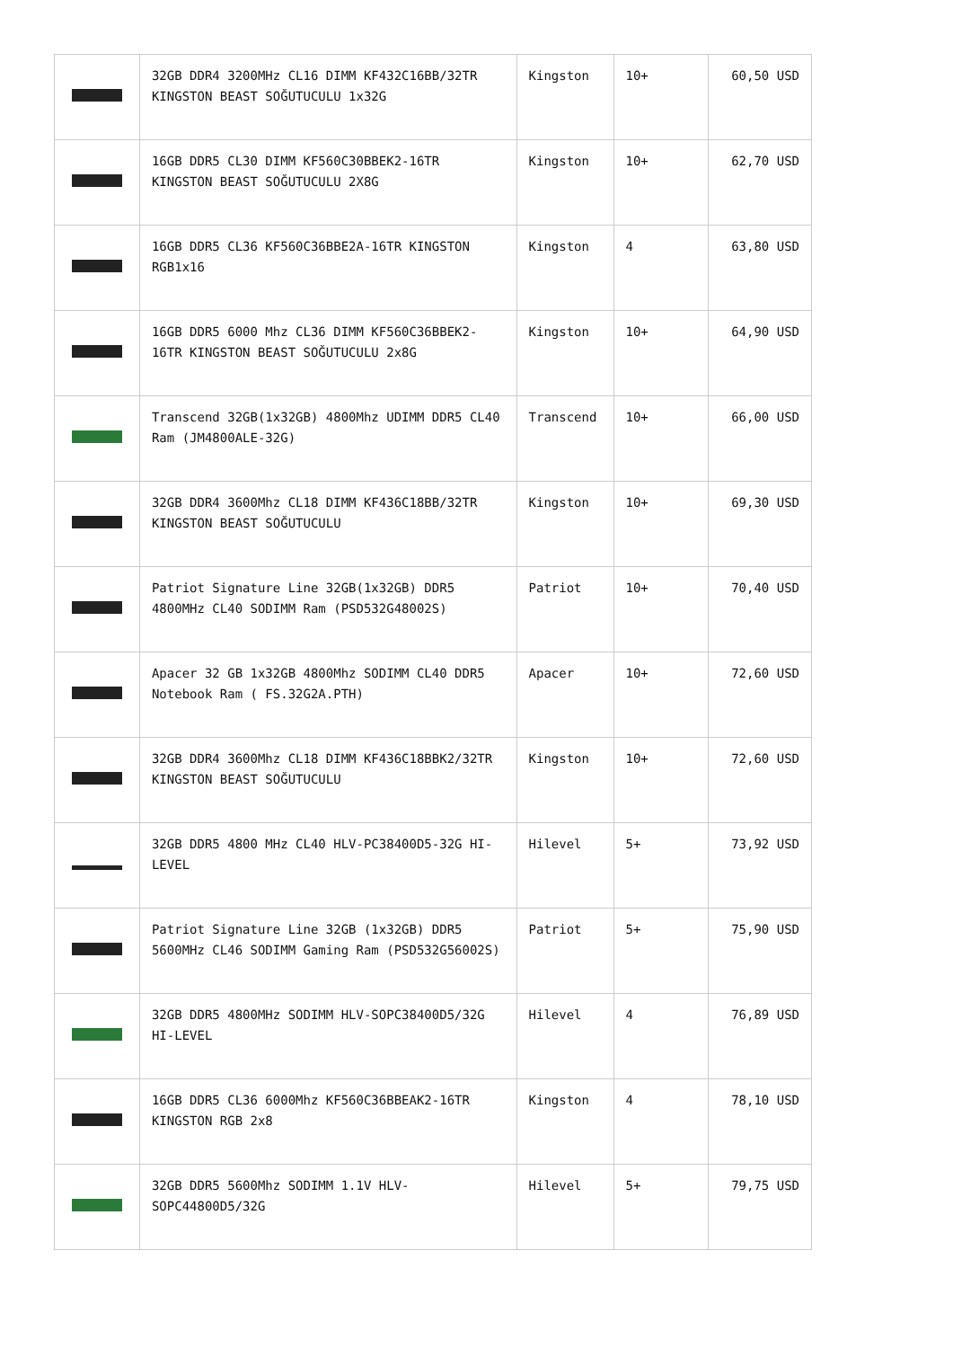| | 32GB DDR4 3200MHz CL16 DIMM KF432C16BB/32TR KINGSTON BEAST SOĞUTUCULU 1x32G | Kingston | 10+ | 60,50 USD |
| | 16GB DDR5 CL30 DIMM KF560C30BBEK2-16TR KINGSTON BEAST SOĞUTUCULU 2X8G | Kingston | 10+ | 62,70 USD |
| | 16GB DDR5 CL36 KF560C36BBE2A-16TR KINGSTON RGB1x16 | Kingston | 4 | 63,80 USD |
| | 16GB DDR5 6000 Mhz CL36 DIMM KF560C36BBEK2-16TR KINGSTON BEAST SOĞUTUCULU 2x8G | Kingston | 10+ | 64,90 USD |
| | Transcend 32GB(1x32GB) 4800Mhz UDIMM DDR5 CL40 Ram (JM4800ALE-32G) | Transcend | 10+ | 66,00 USD |
| | 32GB DDR4 3600Mhz CL18 DIMM KF436C18BB/32TR KINGSTON BEAST SOĞUTUCULU | Kingston | 10+ | 69,30 USD |
| | Patriot Signature Line 32GB(1x32GB) DDR5 4800MHz CL40 SODIMM Ram (PSD532G48002S) | Patriot | 10+ | 70,40 USD |
| | Apacer 32 GB 1x32GB 4800Mhz SODIMM CL40 DDR5 Notebook Ram ( FS.32G2A.PTH) | Apacer | 10+ | 72,60 USD |
| | 32GB DDR4 3600Mhz CL18 DIMM KF436C18BBK2/32TR KINGSTON BEAST SOĞUTUCULU | Kingston | 10+ | 72,60 USD |
| | 32GB DDR5 4800 MHz CL40 HLV-PC38400D5-32G HI-LEVEL | Hilevel | 5+ | 73,92 USD |
| | Patriot Signature Line 32GB (1x32GB) DDR5 5600MHz CL46 SODIMM Gaming Ram (PSD532G56002S) | Patriot | 5+ | 75,90 USD |
| | 32GB DDR5 4800MHz SODIMM HLV-SOPC38400D5/32G HI-LEVEL | Hilevel | 4 | 76,89 USD |
| | 16GB DDR5 CL36 6000Mhz KF560C36BBEAK2-16TR KINGSTON RGB 2x8 | Kingston | 4 | 78,10 USD |
| | 32GB DDR5 5600Mhz SODIMM 1.1V HLV-SOPC44800D5/32G | Hilevel | 5+ | 79,75 USD |